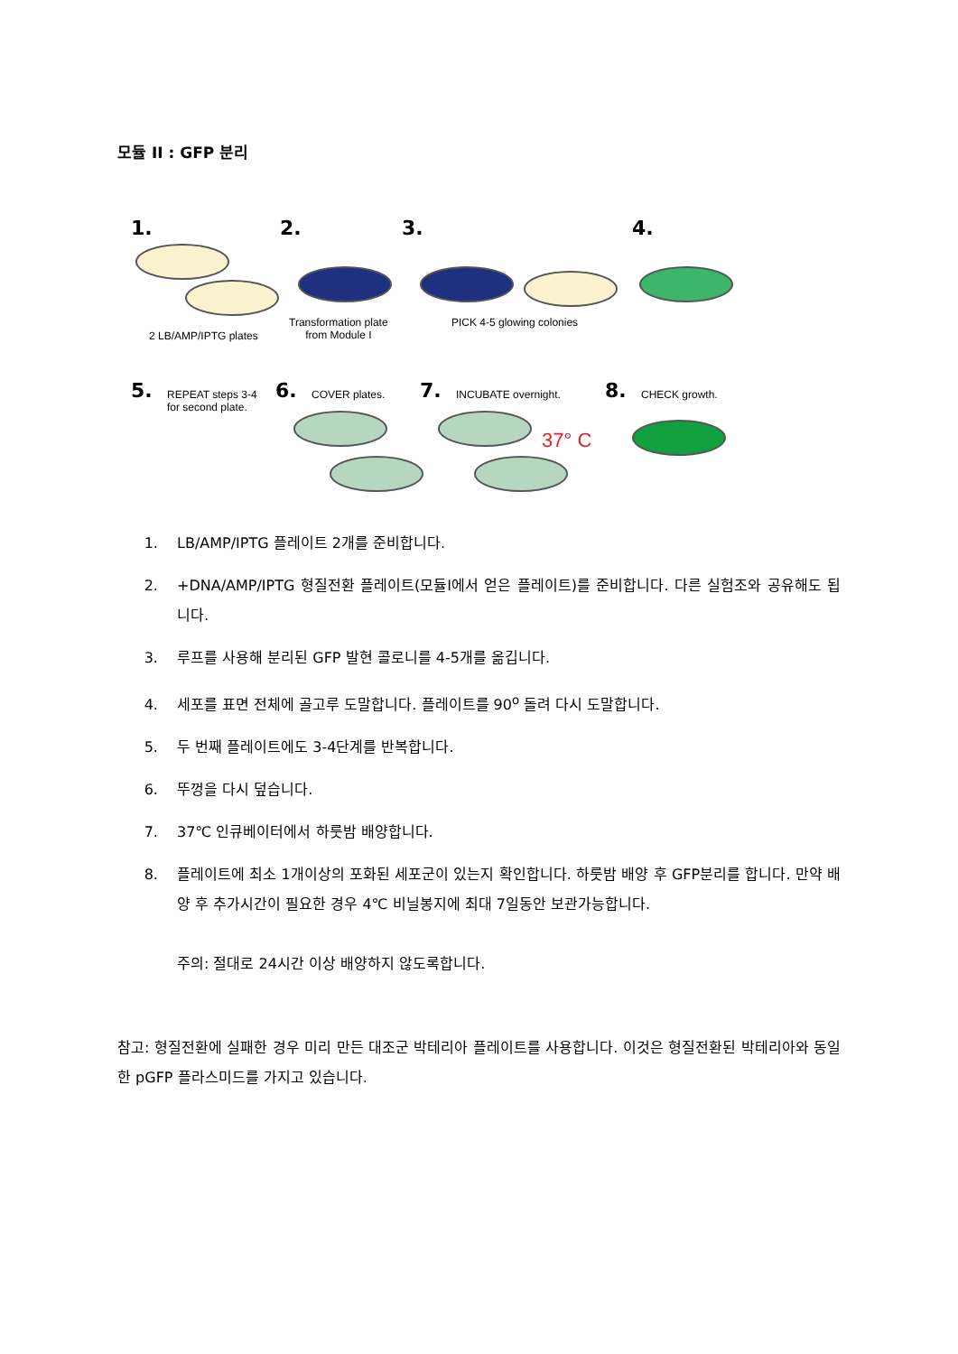모듈 II : GFP 분리
1.
2 LB/AMP/IPTG plates
2.
Transformation plate
from Module I
3.
PICK 4-5 glowing colonies
4.
5. REPEAT steps 3-4
for second plate.
6. COVER plates. 7. INCUBATE overnight.
37° C
8. CHECK growth.
1. LB/AMP/IPTG 플레이트 2개를 준비합니다.
2. +DNA/AMP/IPTG 형질전환 플레이트(모듈I에서 얻은 플레이트)를 준비합니다. 다른 실험조와 공유해도 됩니다.
3. 루프를 사용해 분리된 GFP 발현 콜로니를 4-5개를 옮깁니다.
4. 세포를 표면 전체에 골고루 도말합니다. 플레이트를 90<sup>o</sup> 돌려 다시 도말합니다.
5. 두 번째 플레이트에도 3-4단계를 반복합니다.
6. 뚜껑을 다시 덮습니다.
7. 37℃ 인큐베이터에서 하룻밤 배양합니다.
8. 플레이트에 최소 1개이상의 포화된 세포군이 있는지 확인합니다. 하룻밤 배양 후 GFP분리를 합니다. 만약 배양 후 추가시간이 필요한 경우 4℃ 비닐봉지에 최대 7일동안 보관가능합니다.
주의: 절대로 24시간 이상 배양하지 않도록합니다.
참고: 형질전환에 실패한 경우 미리 만든 대조군 박테리아 플레이트를 사용합니다. 이것은 형질전환된 박테리아와 동일한 pGFP 플라스미드를 가지고 있습니다.